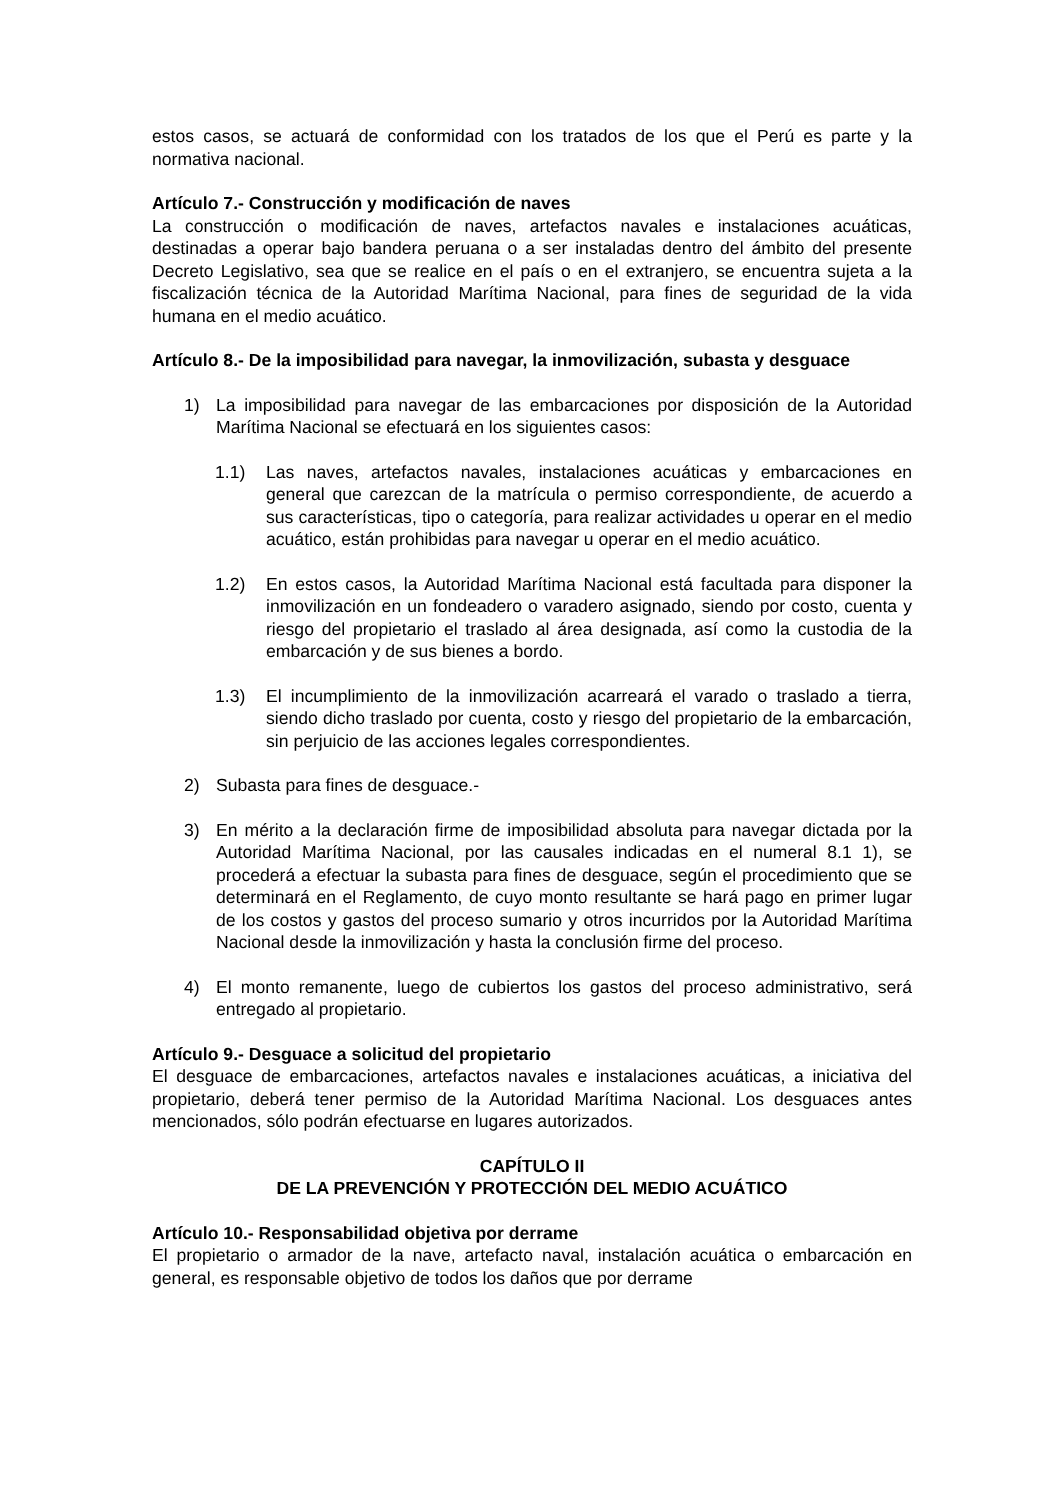estos casos, se actuará de conformidad con los tratados de los que el Perú es parte y la normativa nacional.
Artículo 7.- Construcción y modificación de naves
La construcción o modificación de naves, artefactos navales e instalaciones acuáticas, destinadas a operar bajo bandera peruana o a ser instaladas dentro del ámbito del presente Decreto Legislativo, sea que se realice en el país o en el extranjero, se encuentra sujeta a la fiscalización técnica de la Autoridad Marítima Nacional, para fines de seguridad de la vida humana en el medio acuático.
Artículo 8.- De la imposibilidad para navegar, la inmovilización, subasta y desguace
1) La imposibilidad para navegar de las embarcaciones por disposición de la Autoridad Marítima Nacional se efectuará en los siguientes casos:
1.1) Las naves, artefactos navales, instalaciones acuáticas y embarcaciones en general que carezcan de la matrícula o permiso correspondiente, de acuerdo a sus características, tipo o categoría, para realizar actividades u operar en el medio acuático, están prohibidas para navegar u operar en el medio acuático.
1.2) En estos casos, la Autoridad Marítima Nacional está facultada para disponer la inmovilización en un fondeadero o varadero asignado, siendo por costo, cuenta y riesgo del propietario el traslado al área designada, así como la custodia de la embarcación y de sus bienes a bordo.
1.3) El incumplimiento de la inmovilización acarreará el varado o traslado a tierra, siendo dicho traslado por cuenta, costo y riesgo del propietario de la embarcación, sin perjuicio de las acciones legales correspondientes.
2) Subasta para fines de desguace.-
3) En mérito a la declaración firme de imposibilidad absoluta para navegar dictada por la Autoridad Marítima Nacional, por las causales indicadas en el numeral 8.1 1), se procederá a efectuar la subasta para fines de desguace, según el procedimiento que se determinará en el Reglamento, de cuyo monto resultante se hará pago en primer lugar de los costos y gastos del proceso sumario y otros incurridos por la Autoridad Marítima Nacional desde la inmovilización y hasta la conclusión firme del proceso.
4) El monto remanente, luego de cubiertos los gastos del proceso administrativo, será entregado al propietario.
Artículo 9.- Desguace a solicitud del propietario
El desguace de embarcaciones, artefactos navales e instalaciones acuáticas, a iniciativa del propietario, deberá tener permiso de la Autoridad Marítima Nacional. Los desguaces antes mencionados, sólo podrán efectuarse en lugares autorizados.
CAPÍTULO II
DE LA PREVENCIÓN Y PROTECCIÓN DEL MEDIO ACUÁTICO
Artículo 10.- Responsabilidad objetiva por derrame
El propietario o armador de la nave, artefacto naval, instalación acuática o embarcación en general, es responsable objetivo de todos los daños que por derrame